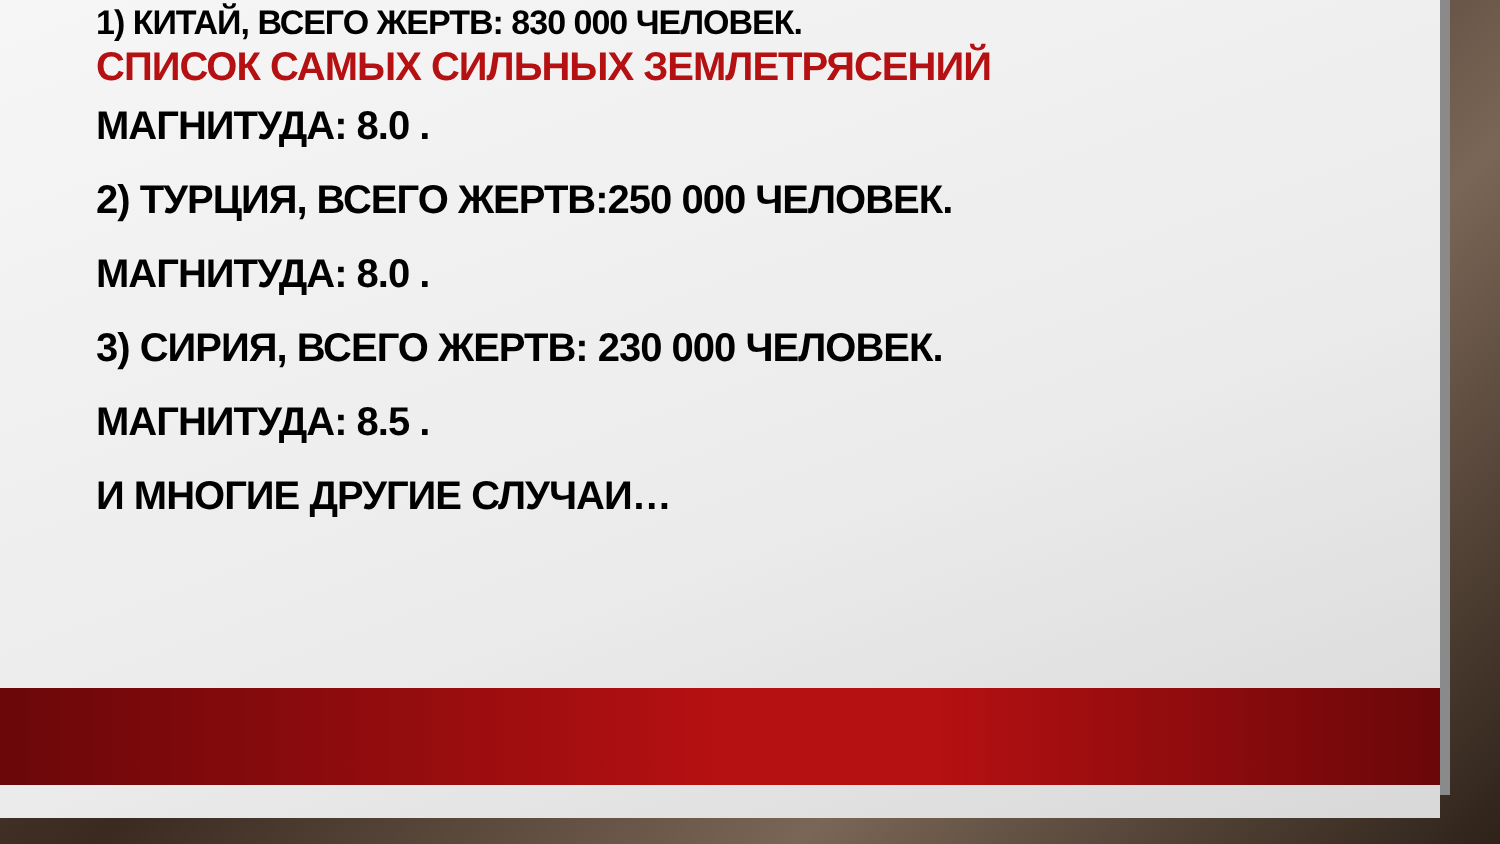1) КИТАЙ, ВСЕГО ЖЕРТВ: 830 000 ЧЕЛОВЕК.
СПИСОК САМЫХ СИЛЬНЫХ ЗЕМЛЕТРЯСЕНИЙ
МАГНИТУДА: 8.0 .
2) ТУРЦИЯ, ВСЕГО ЖЕРТВ:250 000 ЧЕЛОВЕК.
МАГНИТУДА: 8.0 .
3) СИРИЯ, ВСЕГО ЖЕРТВ: 230 000 ЧЕЛОВЕК.
МАГНИТУДА: 8.5 .
И МНОГИЕ ДРУГИЕ СЛУЧАИ…